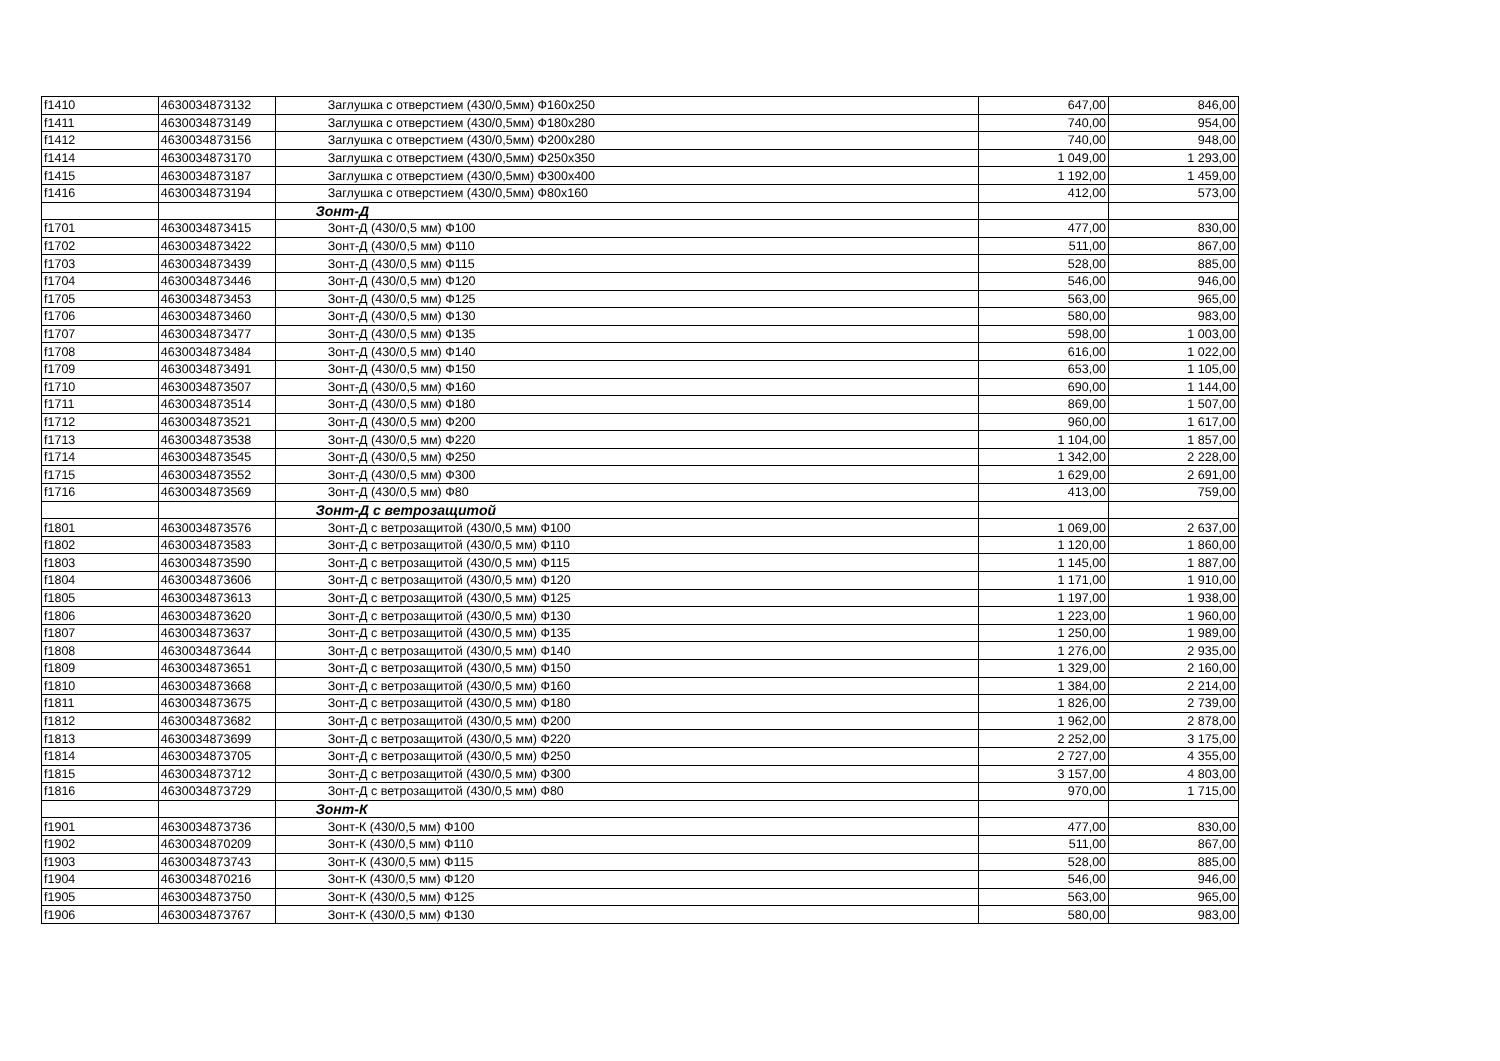| f1410 | 4630034873132 | Заглушка с отверстием (430/0,5мм) Ф160х250 | 647,00 | 846,00 |
| f1411 | 4630034873149 | Заглушка с отверстием (430/0,5мм) Ф180х280 | 740,00 | 954,00 |
| f1412 | 4630034873156 | Заглушка с отверстием (430/0,5мм) Ф200х280 | 740,00 | 948,00 |
| f1414 | 4630034873170 | Заглушка с отверстием (430/0,5мм) Ф250х350 | 1 049,00 | 1 293,00 |
| f1415 | 4630034873187 | Заглушка с отверстием (430/0,5мм) Ф300х400 | 1 192,00 | 1 459,00 |
| f1416 | 4630034873194 | Заглушка с отверстием (430/0,5мм) Ф80х160 | 412,00 | 573,00 |
| | | Зонт-Д | | |
| f1701 | 4630034873415 | Зонт-Д (430/0,5 мм) Ф100 | 477,00 | 830,00 |
| f1702 | 4630034873422 | Зонт-Д (430/0,5 мм) Ф110 | 511,00 | 867,00 |
| f1703 | 4630034873439 | Зонт-Д (430/0,5 мм) Ф115 | 528,00 | 885,00 |
| f1704 | 4630034873446 | Зонт-Д (430/0,5 мм) Ф120 | 546,00 | 946,00 |
| f1705 | 4630034873453 | Зонт-Д (430/0,5 мм) Ф125 | 563,00 | 965,00 |
| f1706 | 4630034873460 | Зонт-Д (430/0,5 мм) Ф130 | 580,00 | 983,00 |
| f1707 | 4630034873477 | Зонт-Д (430/0,5 мм) Ф135 | 598,00 | 1 003,00 |
| f1708 | 4630034873484 | Зонт-Д (430/0,5 мм) Ф140 | 616,00 | 1 022,00 |
| f1709 | 4630034873491 | Зонт-Д (430/0,5 мм) Ф150 | 653,00 | 1 105,00 |
| f1710 | 4630034873507 | Зонт-Д (430/0,5 мм) Ф160 | 690,00 | 1 144,00 |
| f1711 | 4630034873514 | Зонт-Д (430/0,5 мм) Ф180 | 869,00 | 1 507,00 |
| f1712 | 4630034873521 | Зонт-Д (430/0,5 мм) Ф200 | 960,00 | 1 617,00 |
| f1713 | 4630034873538 | Зонт-Д (430/0,5 мм) Ф220 | 1 104,00 | 1 857,00 |
| f1714 | 4630034873545 | Зонт-Д (430/0,5 мм) Ф250 | 1 342,00 | 2 228,00 |
| f1715 | 4630034873552 | Зонт-Д (430/0,5 мм) Ф300 | 1 629,00 | 2 691,00 |
| f1716 | 4630034873569 | Зонт-Д (430/0,5 мм) Ф80 | 413,00 | 759,00 |
| | | Зонт-Д с ветрозащитой | | |
| f1801 | 4630034873576 | Зонт-Д с ветрозащитой (430/0,5 мм) Ф100 | 1 069,00 | 2 637,00 |
| f1802 | 4630034873583 | Зонт-Д с ветрозащитой (430/0,5 мм) Ф110 | 1 120,00 | 1 860,00 |
| f1803 | 4630034873590 | Зонт-Д с ветрозащитой (430/0,5 мм) Ф115 | 1 145,00 | 1 887,00 |
| f1804 | 4630034873606 | Зонт-Д с ветрозащитой (430/0,5 мм) Ф120 | 1 171,00 | 1 910,00 |
| f1805 | 4630034873613 | Зонт-Д с ветрозащитой (430/0,5 мм) Ф125 | 1 197,00 | 1 938,00 |
| f1806 | 4630034873620 | Зонт-Д с ветрозащитой (430/0,5 мм) Ф130 | 1 223,00 | 1 960,00 |
| f1807 | 4630034873637 | Зонт-Д с ветрозащитой (430/0,5 мм) Ф135 | 1 250,00 | 1 989,00 |
| f1808 | 4630034873644 | Зонт-Д с ветрозащитой (430/0,5 мм) Ф140 | 1 276,00 | 2 935,00 |
| f1809 | 4630034873651 | Зонт-Д с ветрозащитой (430/0,5 мм) Ф150 | 1 329,00 | 2 160,00 |
| f1810 | 4630034873668 | Зонт-Д с ветрозащитой (430/0,5 мм) Ф160 | 1 384,00 | 2 214,00 |
| f1811 | 4630034873675 | Зонт-Д с ветрозащитой (430/0,5 мм) Ф180 | 1 826,00 | 2 739,00 |
| f1812 | 4630034873682 | Зонт-Д с ветрозащитой (430/0,5 мм) Ф200 | 1 962,00 | 2 878,00 |
| f1813 | 4630034873699 | Зонт-Д с ветрозащитой (430/0,5 мм) Ф220 | 2 252,00 | 3 175,00 |
| f1814 | 4630034873705 | Зонт-Д с ветрозащитой (430/0,5 мм) Ф250 | 2 727,00 | 4 355,00 |
| f1815 | 4630034873712 | Зонт-Д с ветрозащитой (430/0,5 мм) Ф300 | 3 157,00 | 4 803,00 |
| f1816 | 4630034873729 | Зонт-Д с ветрозащитой (430/0,5 мм) Ф80 | 970,00 | 1 715,00 |
| | | Зонт-К | | |
| f1901 | 4630034873736 | Зонт-К (430/0,5 мм) Ф100 | 477,00 | 830,00 |
| f1902 | 4630034870209 | Зонт-К (430/0,5 мм) Ф110 | 511,00 | 867,00 |
| f1903 | 4630034873743 | Зонт-К (430/0,5 мм) Ф115 | 528,00 | 885,00 |
| f1904 | 4630034870216 | Зонт-К (430/0,5 мм) Ф120 | 546,00 | 946,00 |
| f1905 | 4630034873750 | Зонт-К (430/0,5 мм) Ф125 | 563,00 | 965,00 |
| f1906 | 4630034873767 | Зонт-К (430/0,5 мм) Ф130 | 580,00 | 983,00 |